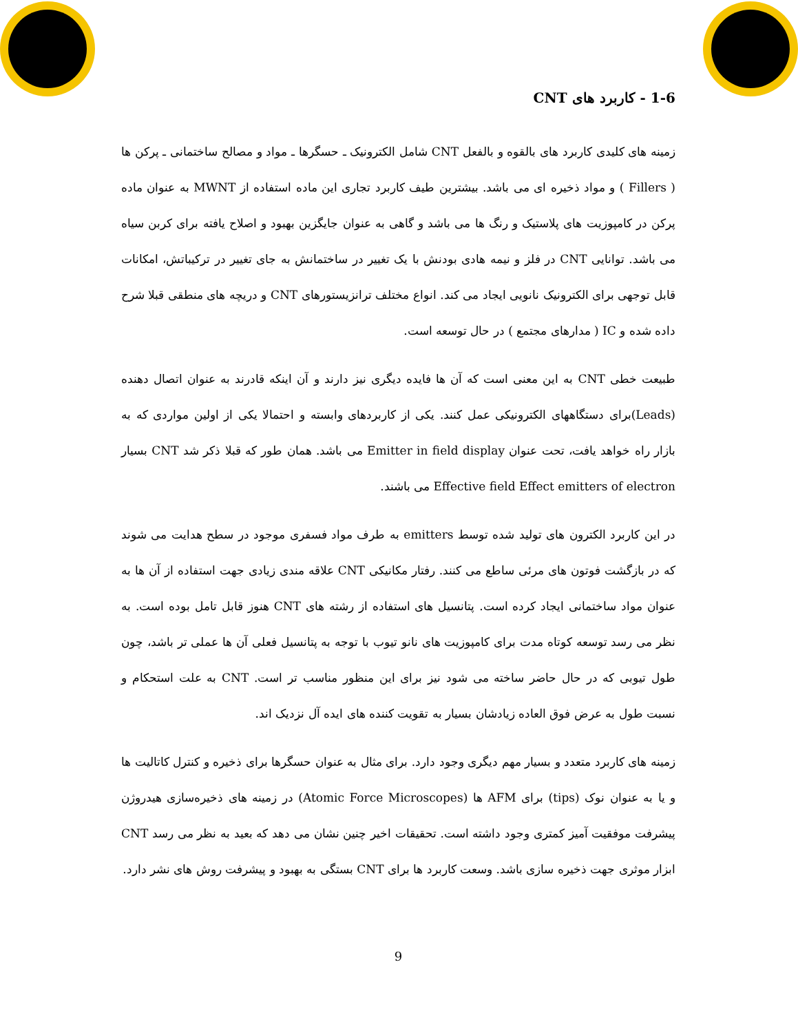1-6 - کاربرد های CNT
زمینه های کلیدی کاربرد های بالقوه و بالفعل CNT شامل الکترونیک ـ حسگرها ـ مواد و مصالح ساختمانی ـ پرکن ها ( Fillers ) و مواد ذخیره ای می باشد. بیشترین طیف کاربرد تجاری این ماده استفاده از MWNT به عنوان ماده پرکن در کامپوزیت های پلاستیک و رنگ ها می باشد و گاهی به عنوان جایگزین بهبود و اصلاح یافته برای کربن سیاه می باشد. توانایی CNT در فلز و نیمه هادی بودنش با یک تغییر در ساختمانش به جای تغییر در ترکیباتش، امکانات قابل توجهی برای الکترونیک نانویی ایجاد می کند. انواع مختلف ترانزیستورهای CNT و دریچه های منطقی قبلا شرح داده شده و IC ( مدارهای مجتمع ) در حال توسعه است.
طبیعت خطی CNT به این معنی است که آن ها فایده دیگری نیز دارند و آن اینکه قادرند به عنوان اتصال دهنده (Leads)برای دستگاههای الکترونیکی عمل کنند. یکی از کاربردهای وابسته و احتمالا یکی از اولین مواردی که به بازار راه خواهد یافت، تحت عنوان Emitter in field display می باشد. همان طور که قبلا ذکر شد CNT بسیار Effective field Effect emitters of electron می باشند.
در این کاربرد الکترون های تولید شده توسط emitters به طرف مواد فسفری موجود در سطح هدایت می شوند که در بازگشت فوتون های مرئی ساطع می کنند. رفتار مکانیکی CNT علاقه مندی زیادی جهت استفاده از آن ها به عنوان مواد ساختمانی ایجاد کرده است. پتانسیل های استفاده از رشته های CNT هنوز قابل تامل بوده است. به نظر می رسد توسعه کوتاه مدت برای کامپوزیت های نانو تیوب با توجه به پتانسیل فعلی آن ها عملی تر باشد، چون طول تیوبی که در حال حاضر ساخته می شود نیز برای این منظور مناسب تر است. CNT به علت استحکام و نسبت طول به عرض فوق العاده زیادشان بسیار به تقویت کننده های ایده آل نزدیک اند.
زمینه های کاربرد متعدد و بسیار مهم دیگری وجود دارد. برای مثال به عنوان حسگرها برای ذخیره و کنترل کاتالیت ها و یا به عنوان نوک (tips) برای AFM ها (Atomic Force Microscopes) در زمینه های ذخیره‌سازی هیدروژن پیشرفت موفقیت آمیز کمتری وجود داشته است. تحقیقات اخیر چنین نشان می دهد که بعید به نظر می رسد CNT ابزار موثری جهت ذخیره سازی باشد. وسعت کاربرد ها برای CNT بستگی به بهبود و پیشرفت روش های نشر دارد.
9